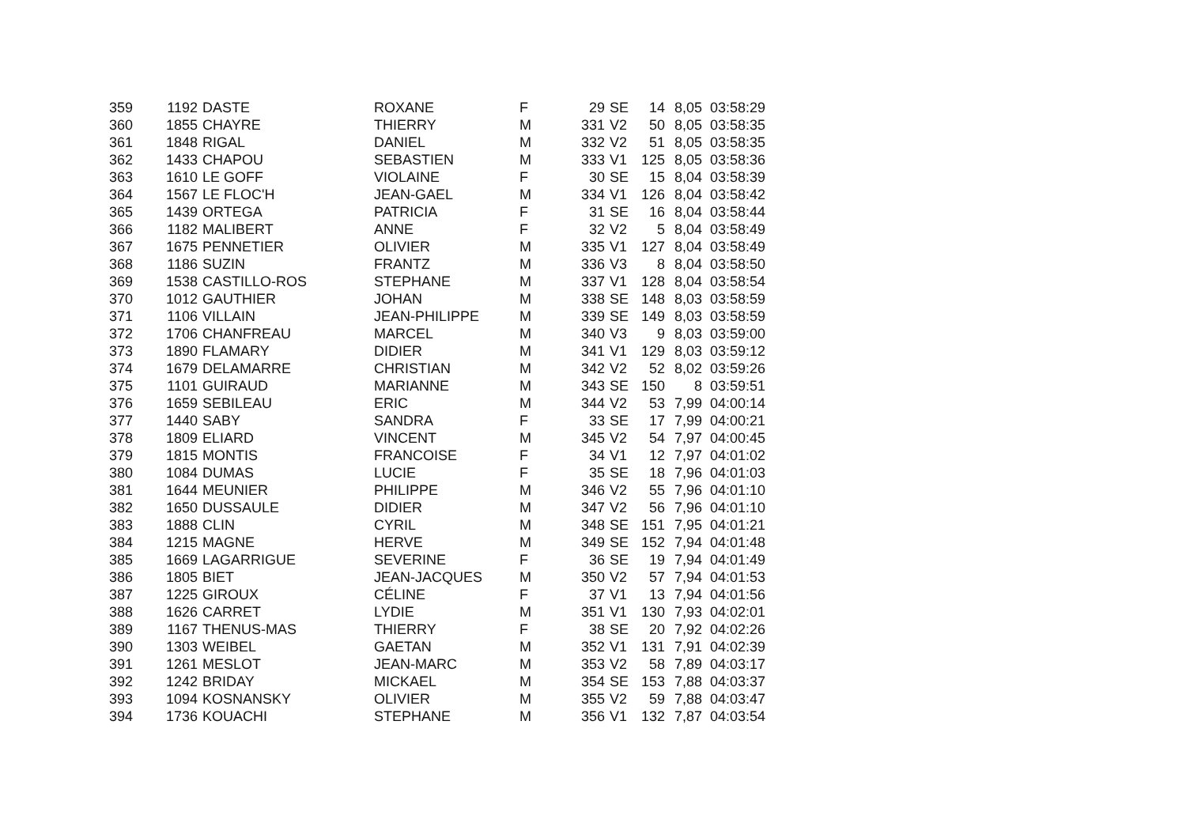| 359 | 1192 | DASTE | ROXANE | F | 29 | SE | 14 | 8,05 | 03:58:29 |
| 360 | 1855 | CHAYRE | THIERRY | M | 331 | V2 | 50 | 8,05 | 03:58:35 |
| 361 | 1848 | RIGAL | DANIEL | M | 332 | V2 | 51 | 8,05 | 03:58:35 |
| 362 | 1433 | CHAPOU | SEBASTIEN | M | 333 | V1 | 125 | 8,05 | 03:58:36 |
| 363 | 1610 | LE GOFF | VIOLAINE | F | 30 | SE | 15 | 8,04 | 03:58:39 |
| 364 | 1567 | LE FLOC'H | JEAN-GAEL | M | 334 | V1 | 126 | 8,04 | 03:58:42 |
| 365 | 1439 | ORTEGA | PATRICIA | F | 31 | SE | 16 | 8,04 | 03:58:44 |
| 366 | 1182 | MALIBERT | ANNE | F | 32 | V2 | 5 | 8,04 | 03:58:49 |
| 367 | 1675 | PENNETIER | OLIVIER | M | 335 | V1 | 127 | 8,04 | 03:58:49 |
| 368 | 1186 | SUZIN | FRANTZ | M | 336 | V3 | 8 | 8,04 | 03:58:50 |
| 369 | 1538 | CASTILLO-ROS | STEPHANE | M | 337 | V1 | 128 | 8,04 | 03:58:54 |
| 370 | 1012 | GAUTHIER | JOHAN | M | 338 | SE | 148 | 8,03 | 03:58:59 |
| 371 | 1106 | VILLAIN | JEAN-PHILIPPE | M | 339 | SE | 149 | 8,03 | 03:58:59 |
| 372 | 1706 | CHANFREAU | MARCEL | M | 340 | V3 | 9 | 8,03 | 03:59:00 |
| 373 | 1890 | FLAMARY | DIDIER | M | 341 | V1 | 129 | 8,03 | 03:59:12 |
| 374 | 1679 | DELAMARRE | CHRISTIAN | M | 342 | V2 | 52 | 8,02 | 03:59:26 |
| 375 | 1101 | GUIRAUD | MARIANNE | M | 343 | SE | 150 | 8 | 03:59:51 |
| 376 | 1659 | SEBILEAU | ERIC | M | 344 | V2 | 53 | 7,99 | 04:00:14 |
| 377 | 1440 | SABY | SANDRA | F | 33 | SE | 17 | 7,99 | 04:00:21 |
| 378 | 1809 | ELIARD | VINCENT | M | 345 | V2 | 54 | 7,97 | 04:00:45 |
| 379 | 1815 | MONTIS | FRANCOISE | F | 34 | V1 | 12 | 7,97 | 04:01:02 |
| 380 | 1084 | DUMAS | LUCIE | F | 35 | SE | 18 | 7,96 | 04:01:03 |
| 381 | 1644 | MEUNIER | PHILIPPE | M | 346 | V2 | 55 | 7,96 | 04:01:10 |
| 382 | 1650 | DUSSAULE | DIDIER | M | 347 | V2 | 56 | 7,96 | 04:01:10 |
| 383 | 1888 | CLIN | CYRIL | M | 348 | SE | 151 | 7,95 | 04:01:21 |
| 384 | 1215 | MAGNE | HERVE | M | 349 | SE | 152 | 7,94 | 04:01:48 |
| 385 | 1669 | LAGARRIGUE | SEVERINE | F | 36 | SE | 19 | 7,94 | 04:01:49 |
| 386 | 1805 | BIET | JEAN-JACQUES | M | 350 | V2 | 57 | 7,94 | 04:01:53 |
| 387 | 1225 | GIROUX | CÉLINE | F | 37 | V1 | 13 | 7,94 | 04:01:56 |
| 388 | 1626 | CARRET | LYDIE | M | 351 | V1 | 130 | 7,93 | 04:02:01 |
| 389 | 1167 | THENUS-MAS | THIERRY | F | 38 | SE | 20 | 7,92 | 04:02:26 |
| 390 | 1303 | WEIBEL | GAETAN | M | 352 | V1 | 131 | 7,91 | 04:02:39 |
| 391 | 1261 | MESLOT | JEAN-MARC | M | 353 | V2 | 58 | 7,89 | 04:03:17 |
| 392 | 1242 | BRIDAY | MICKAEL | M | 354 | SE | 153 | 7,88 | 04:03:37 |
| 393 | 1094 | KOSNANSKY | OLIVIER | M | 355 | V2 | 59 | 7,88 | 04:03:47 |
| 394 | 1736 | KOUACHI | STEPHANE | M | 356 | V1 | 132 | 7,87 | 04:03:54 |